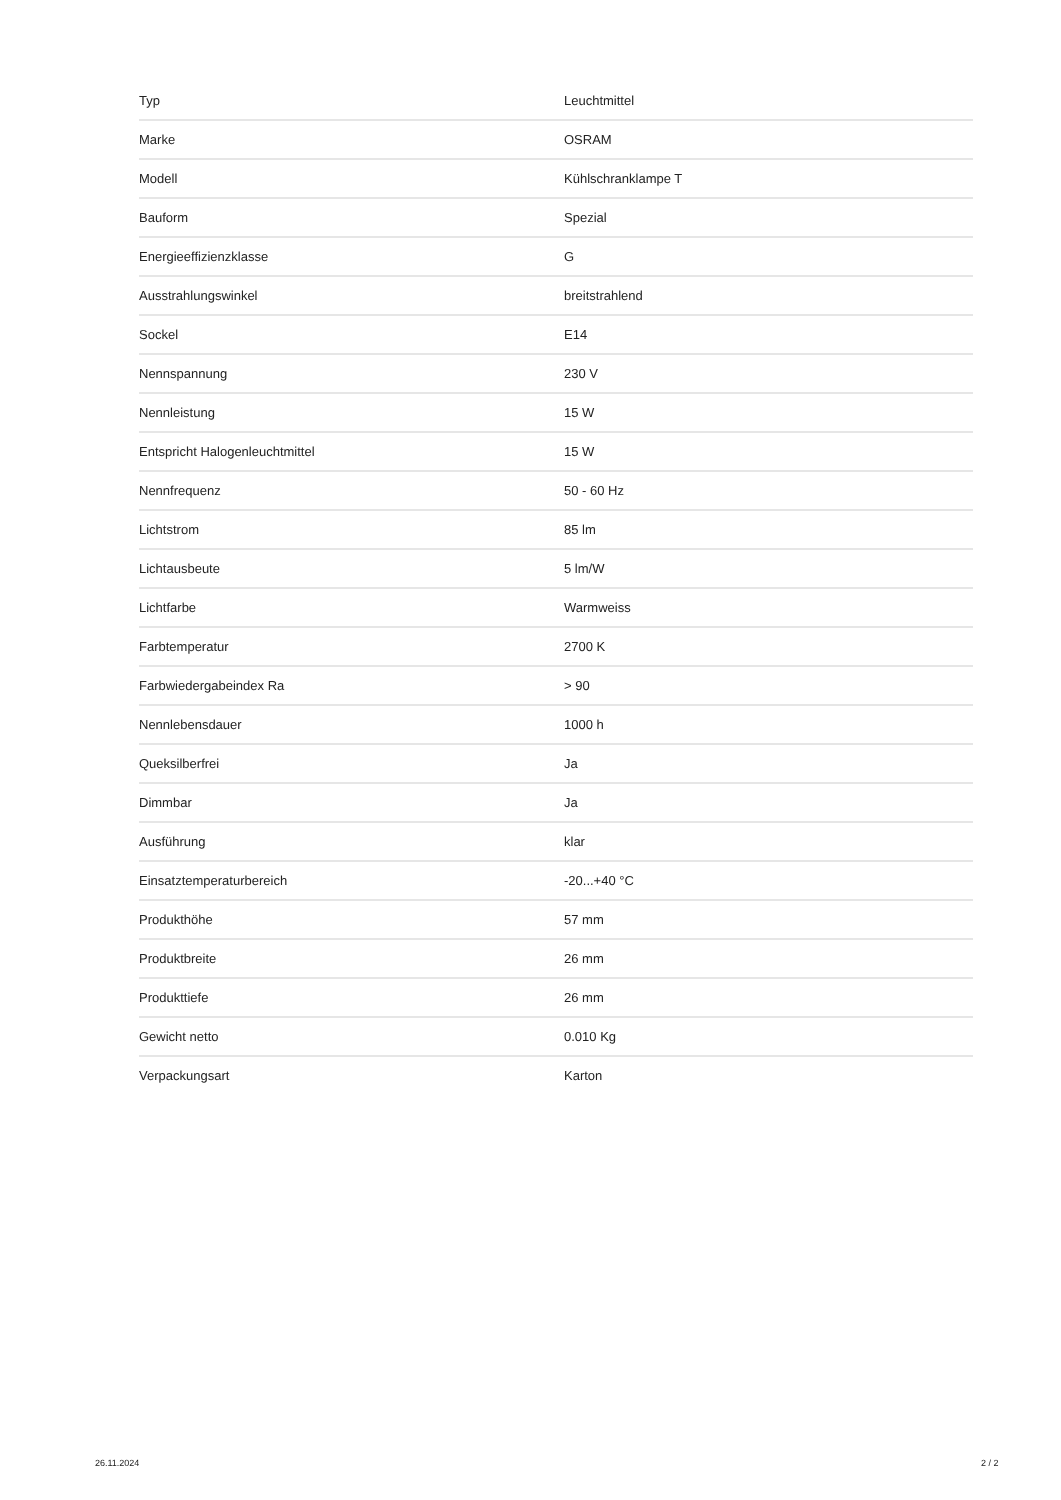| Typ | Leuchtmittel |
| Marke | OSRAM |
| Modell | Kühlschranklampe T |
| Bauform | Spezial |
| Energieeffizienzklasse | G |
| Ausstrahlungswinkel | breitstrahlend |
| Sockel | E14 |
| Nennspannung | 230 V |
| Nennleistung | 15 W |
| Entspricht Halogenleuchtmittel | 15 W |
| Nennfrequenz | 50 - 60 Hz |
| Lichtstrom | 85 lm |
| Lichtausbeute | 5 lm/W |
| Lichtfarbe | Warmweiss |
| Farbtemperatur | 2700 K |
| Farbwiedergabeindex Ra | > 90 |
| Nennlebensdauer | 1000 h |
| Queksilberfrei | Ja |
| Dimmbar | Ja |
| Ausführung | klar |
| Einsatztemperaturbereich | -20...+40 °C |
| Produkthöhe | 57 mm |
| Produktbreite | 26 mm |
| Produkttiefe | 26 mm |
| Gewicht netto | 0.010 Kg |
| Verpackungsart | Karton |
26.11.2024 2 / 2